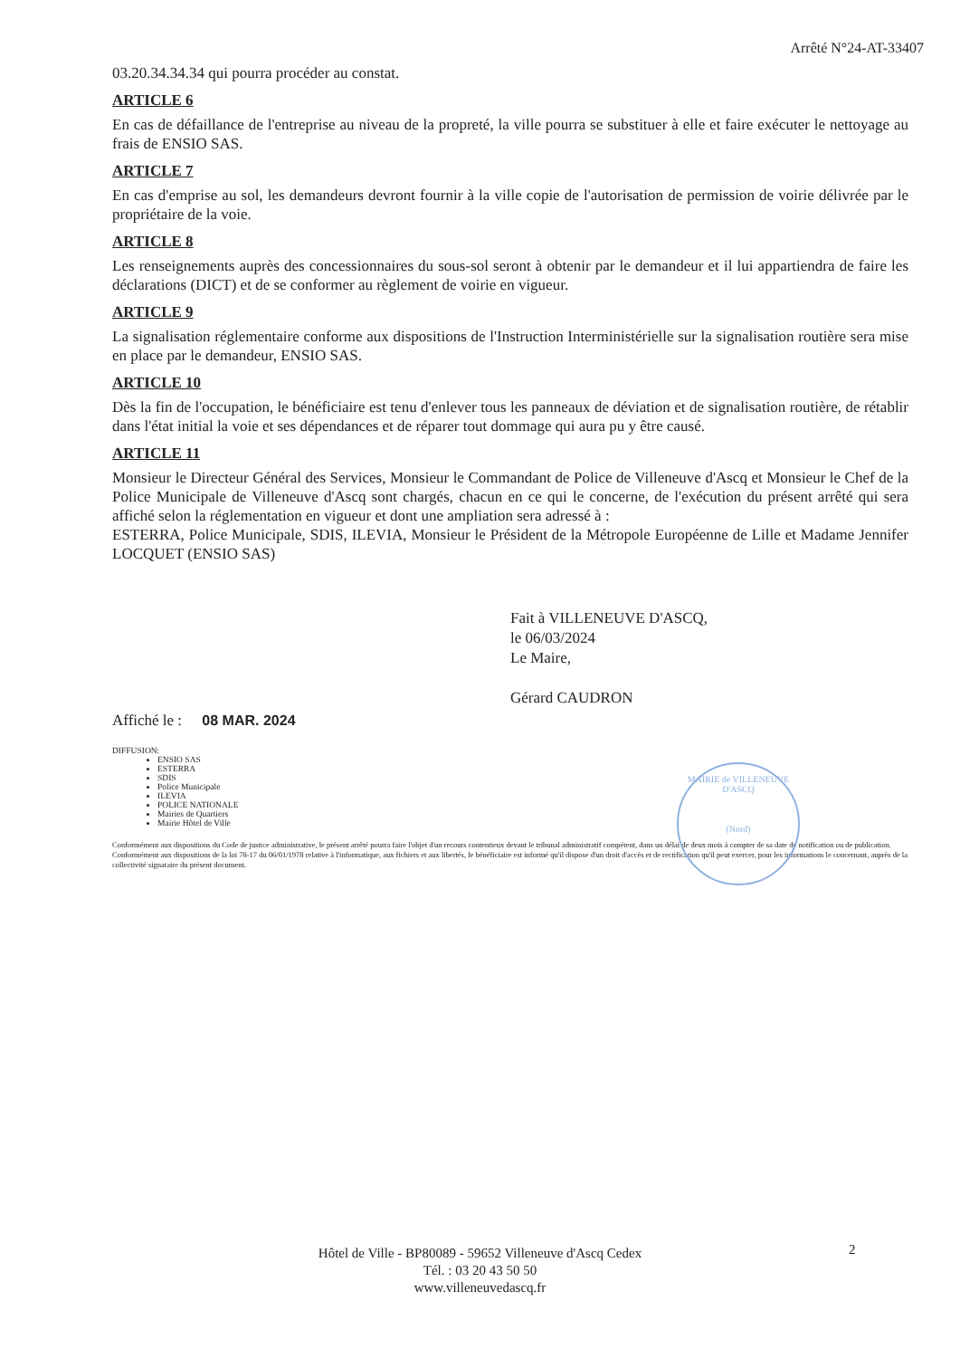Arrêté N°24-AT-33407
03.20.34.34.34 qui pourra procéder au constat.
ARTICLE 6
En cas de défaillance de l'entreprise au niveau de la propreté, la ville pourra se substituer à elle et faire exécuter le nettoyage au frais de ENSIO SAS.
ARTICLE 7
En cas d'emprise au sol, les demandeurs devront fournir à la ville copie de l'autorisation de permission de voirie délivrée par le propriétaire de la voie.
ARTICLE 8
Les renseignements auprès des concessionnaires du sous-sol seront à obtenir par le demandeur et il lui appartiendra de faire les déclarations (DICT) et de se conformer au règlement de voirie en vigueur.
ARTICLE 9
La signalisation réglementaire conforme aux dispositions de l'Instruction Interministérielle sur la signalisation routière sera mise en place par le demandeur, ENSIO SAS.
ARTICLE 10
Dès la fin de l'occupation, le bénéficiaire est tenu d'enlever tous les panneaux de déviation et de signalisation routière, de rétablir dans l'état initial la voie et ses dépendances et de réparer tout dommage qui aura pu y être causé.
ARTICLE 11
Monsieur le Directeur Général des Services, Monsieur le Commandant de Police de Villeneuve d'Ascq et Monsieur le Chef de la Police Municipale de Villeneuve d'Ascq sont chargés, chacun en ce qui le concerne, de l'exécution du présent arrêté qui sera affiché selon la réglementation en vigueur et dont une ampliation sera adressé à :
ESTERRA, Police Municipale, SDIS, ILEVIA, Monsieur le Président de la Métropole Européenne de Lille et Madame Jennifer LOCQUET (ENSIO SAS)
Fait à VILLENEUVE D'ASCQ,
le 06/03/2024
Le Maire,
Gérard CAUDRON
Affiché le : 08 MAR. 2024
DIFFUSION:
ENSIO SAS
ESTERRA
SDIS
Police Municipale
ILEVIA
POLICE NATIONALE
Mairies de Quartiers
Mairie Hôtel de Ville
Conformément aux dispositions du Code de justice administrative, le présent arrêté pourra faire l'objet d'un recours contentieux devant le tribunal administratif compétent, dans un délai de deux mois à compter de sa date de notification ou de publication.
Conformément aux dispositions de la loi 78-17 du 06/01/1978 relative à l'informatique, aux fichiers et aux libertés, le bénéficiaire est informé qu'il dispose d'un droit d'accès et de rectification qu'il peut exercer, pour les informations le concernant, auprès de la collectivité signataire du présent document.
MAIRIE de VILLENEUVE D'ASCQ
(Nord)
2
Hôtel de Ville - BP80089 - 59652 Villeneuve d'Ascq Cedex
Tél. : 03 20 43 50 50
www.villeneuvedascq.fr